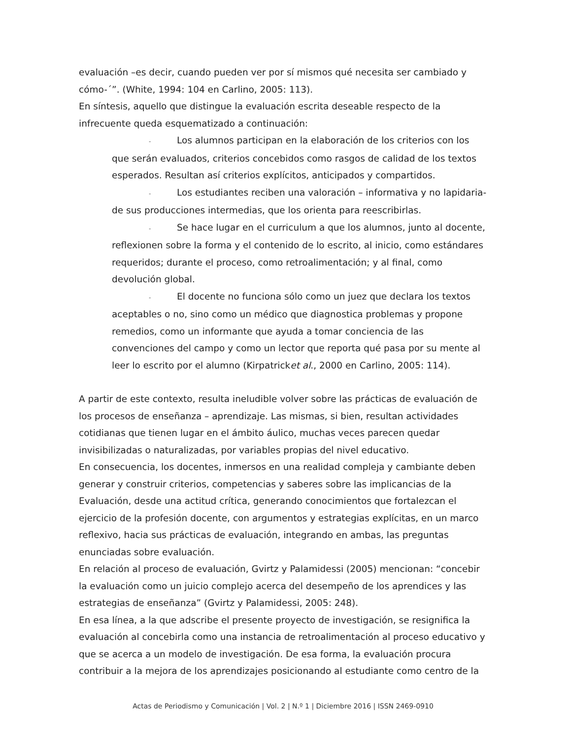evaluación –es decir, cuando pueden ver por sí mismos qué necesita ser cambiado y cómo-´”. (White, 1994: 104 en Carlino, 2005: 113).
En síntesis, aquello que distingue la evaluación escrita deseable respecto de la infrecuente queda esquematizado a continuación:
- Los alumnos participan en la elaboración de los criterios con los que serán evaluados, criterios concebidos como rasgos de calidad de los textos esperados. Resultan así criterios explícitos, anticipados y compartidos.
- Los estudiantes reciben una valoración – informativa y no lapidaria- de sus producciones intermedias, que los orienta para reescribirlas.
- Se hace lugar en el curriculum a que los alumnos, junto al docente, reflexionen sobre la forma y el contenido de lo escrito, al inicio, como estándares requeridos; durante el proceso, como retroalimentación; y al final, como devolución global.
- El docente no funciona sólo como un juez que declara los textos aceptables o no, sino como un médico que diagnostica problemas y propone remedios, como un informante que ayuda a tomar conciencia de las convenciones del campo y como un lector que reporta qué pasa por su mente al leer lo escrito por el alumno (Kirpatricket al., 2000 en Carlino, 2005: 114).
A partir de este contexto, resulta ineludible volver sobre las prácticas de evaluación de los procesos de enseñanza – aprendizaje. Las mismas, si bien, resultan actividades cotidianas que tienen lugar en el ámbito áulico, muchas veces parecen quedar invisibilizadas o naturalizadas, por variables propias del nivel educativo.
En consecuencia, los docentes, inmersos en una realidad compleja y cambiante deben generar y construir criterios, competencias y saberes sobre las implicancias de la Evaluación, desde una actitud crítica, generando conocimientos que fortalezcan el ejercicio de la profesión docente, con argumentos y estrategias explícitas, en un marco reflexivo, hacia sus prácticas de evaluación, integrando en ambas, las preguntas enunciadas sobre evaluación.
En relación al proceso de evaluación, Gvirtz y Palamidessi (2005) mencionan: “concebir la evaluación como un juicio complejo acerca del desempeño de los aprendices y las estrategias de enseñanza” (Gvirtz y Palamidessi, 2005: 248).
En esa línea, a la que adscribe el presente proyecto de investigación, se resignifica la evaluación al concebirla como una instancia de retroalimentación al proceso educativo y que se acerca a un modelo de investigación. De esa forma, la evaluación procura contribuir a la mejora de los aprendizajes posicionando al estudiante como centro de la
Actas de Periodismo y Comunicación | Vol. 2 | N.º 1 | Diciembre 2016 | ISSN 2469-0910